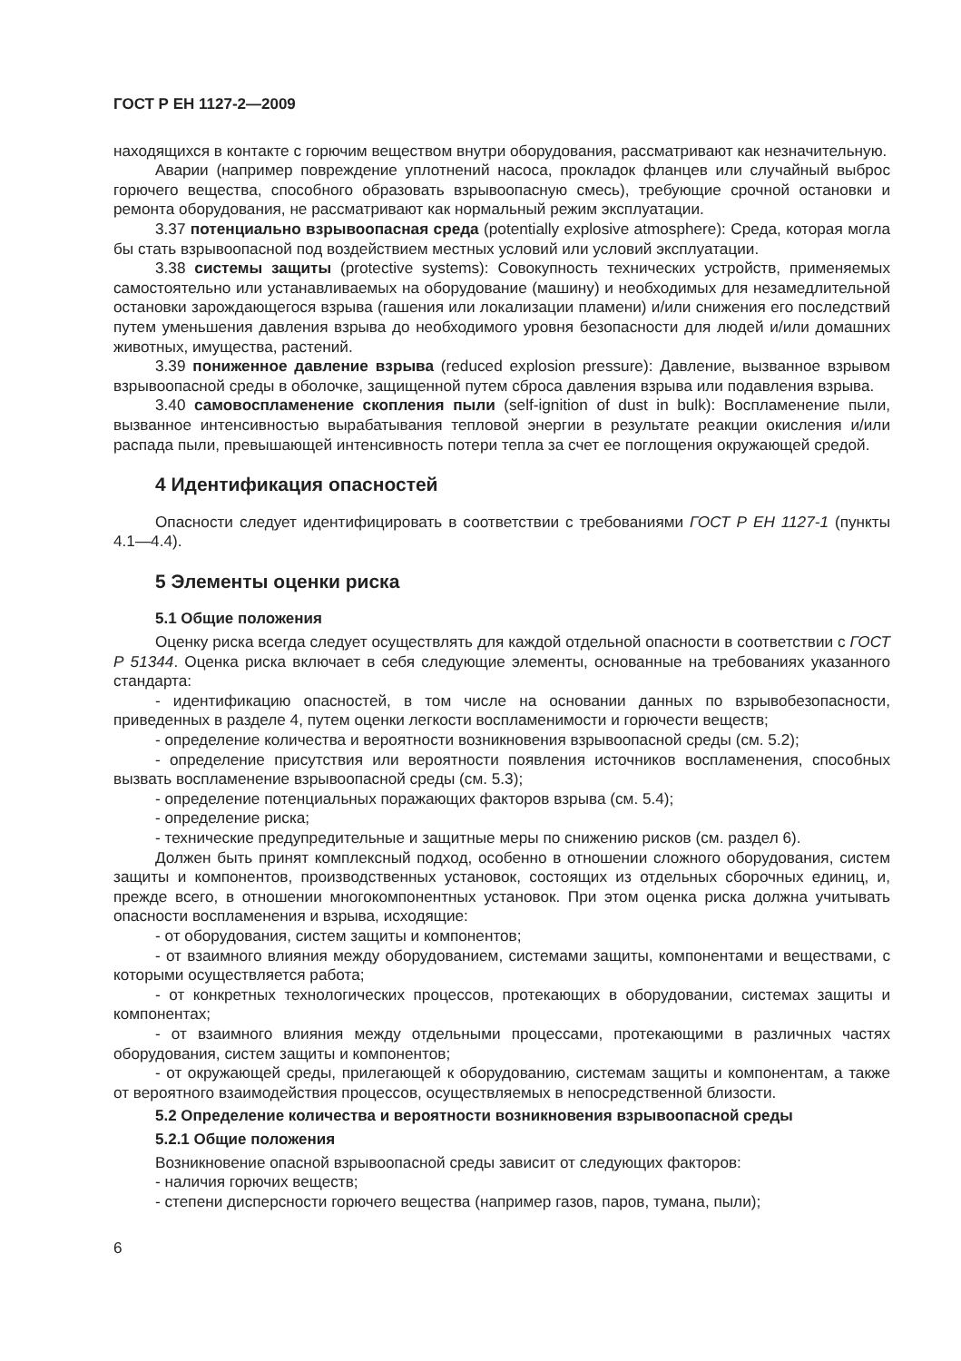ГОСТ Р ЕН 1127-2—2009
находящихся в контакте с горючим веществом внутри оборудования, рассматривают как незначительную.
Аварии (например повреждение уплотнений насоса, прокладок фланцев или случайный выброс горючего вещества, способного образовать взрывоопасную смесь), требующие срочной остановки и ремонта оборудования, не рассматривают как нормальный режим эксплуатации.
3.37 потенциально взрывоопасная среда (potentially explosive atmosphere): Среда, которая могла бы стать взрывоопасной под воздействием местных условий или условий эксплуатации.
3.38 системы защиты (protective systems): Совокупность технических устройств, применяемых самостоятельно или устанавливаемых на оборудование (машину) и необходимых для незамедлительной остановки зарождающегося взрыва (гашения или локализации пламени) и/или снижения его последствий путем уменьшения давления взрыва до необходимого уровня безопасности для людей и/или домашних животных, имущества, растений.
3.39 пониженное давление взрыва (reduced explosion pressure): Давление, вызванное взрывом взрывоопасной среды в оболочке, защищенной путем сброса давления взрыва или подавления взрыва.
3.40 самовоспламенение скопления пыли (self-ignition of dust in bulk): Воспламенение пыли, вызванное интенсивностью вырабатывания тепловой энергии в результате реакции окисления и/или распада пыли, превышающей интенсивность потери тепла за счет ее поглощения окружающей средой.
4 Идентификация опасностей
Опасности следует идентифицировать в соответствии с требованиями ГОСТ Р ЕН 1127-1 (пункты 4.1—4.4).
5 Элементы оценки риска
5.1 Общие положения
Оценку риска всегда следует осуществлять для каждой отдельной опасности в соответствии с ГОСТ Р 51344. Оценка риска включает в себя следующие элементы, основанные на требованиях указанного стандарта:
- идентификацию опасностей, в том числе на основании данных по взрывобезопасности, приведенных в разделе 4, путем оценки легкости воспламенимости и горючести веществ;
- определение количества и вероятности возникновения взрывоопасной среды (см. 5.2);
- определение присутствия или вероятности появления источников воспламенения, способных вызвать воспламенение взрывоопасной среды (см. 5.3);
- определение потенциальных поражающих факторов взрыва (см. 5.4);
- определение риска;
- технические предупредительные и защитные меры по снижению рисков (см. раздел 6).
Должен быть принят комплексный подход, особенно в отношении сложного оборудования, систем защиты и компонентов, производственных установок, состоящих из отдельных сборочных единиц, и, прежде всего, в отношении многокомпонентных установок. При этом оценка риска должна учитывать опасности воспламенения и взрыва, исходящие:
- от оборудования, систем защиты и компонентов;
- от взаимного влияния между оборудованием, системами защиты, компонентами и веществами, с которыми осуществляется работа;
- от конкретных технологических процессов, протекающих в оборудовании, системах защиты и компонентах;
- от взаимного влияния между отдельными процессами, протекающими в различных частях оборудования, систем защиты и компонентов;
- от окружающей среды, прилегающей к оборудованию, системам защиты и компонентам, а также от вероятного взаимодействия процессов, осуществляемых в непосредственной близости.
5.2 Определение количества и вероятности возникновения взрывоопасной среды
5.2.1 Общие положения
Возникновение опасной взрывоопасной среды зависит от следующих факторов:
- наличия горючих веществ;
- степени дисперсности горючего вещества (например газов, паров, тумана, пыли);
6